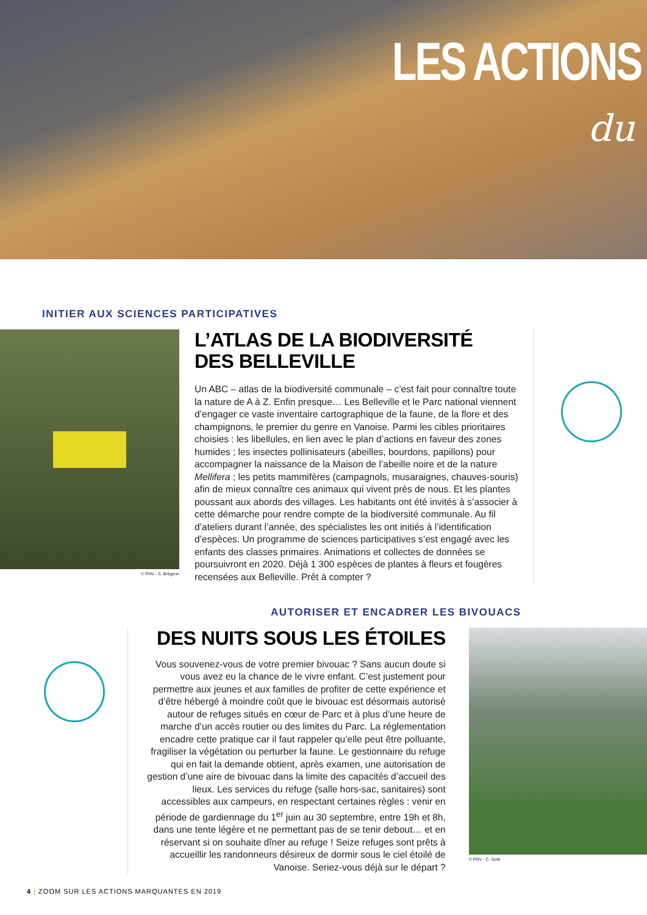LES ACTIONS
du
INITIER AUX SCIENCES PARTICIPATIVES
© PNV - S. Brégeon
L’ATLAS DE LA BIODIVERSITÉ
DES BELLEVILLE
Un ABC – atlas de la biodiversité communale – c’est fait pour connaître toute la nature de A à Z. Enfin presque… Les Belleville et le Parc national viennent d’engager ce vaste inventaire cartographique de la faune, de la flore et des champignons, le premier du genre en Vanoise. Parmi les cibles prioritaires choisies : les libellules, en lien avec le plan d’actions en faveur des zones humides ; les insectes pollinisateurs (abeilles, bourdons, papillons) pour accompagner la naissance de la Maison de l’abeille noire et de la nature Mellifera ; les petits mammifères (campagnols, musaraignes, chauves-souris) afin de mieux connaître ces animaux qui vivent près de nous. Et les plantes poussant aux abords des villages. Les habitants ont été invités à s’associer à cette démarche pour rendre compte de la biodiversité communale. Au fil d’ateliers durant l’année, des spécialistes les ont initiés à l’identification d’espèces. Un programme de sciences participatives s’est engagé avec les enfants des classes primaires. Animations et collectes de données se poursuivront en 2020. Déjà 1 300 espèces de plantes à fleurs et fougères recensées aux Belleville. Prêt à compter ?
AUTORISER ET ENCADRER LES BIVOUACS
DES NUITS SOUS LES ÉTOILES
Vous souvenez-vous de votre premier bivouac ? Sans aucun doute si vous avez eu la chance de le vivre enfant. C’est justement pour permettre aux jeunes et aux familles de profiter de cette expérience et d’être hébergé à moindre coût que le bivouac est désormais autorisé autour de refuges situés en cœur de Parc et à plus d’une heure de marche d’un accès routier ou des limites du Parc. La réglementation encadre cette pratique car il faut rappeler qu’elle peut être polluante, fragiliser la végétation ou perturber la faune. Le gestionnaire du refuge qui en fait la demande obtient, après examen, une autorisation de gestion d’une aire de bivouac dans la limite des capacités d’accueil des lieux. Les services du refuge (salle hors-sac, sanitaires) sont accessibles aux campeurs, en respectant certaines règles : venir en période de gardiennage du 1<sup>er</sup> juin au 30 septembre, entre 19h et 8h, dans une tente légère et ne permettant pas de se tenir debout… et en réservant si on souhaite dîner au refuge ! Seize refuges sont prêts à accueillir les randonneurs désireux de dormir sous le ciel étoilé de Vanoise. Seriez-vous déjà sur le départ ?
© PNV - C. Gotti
4 | ZOOM SUR LES ACTIONS MARQUANTES EN 2019